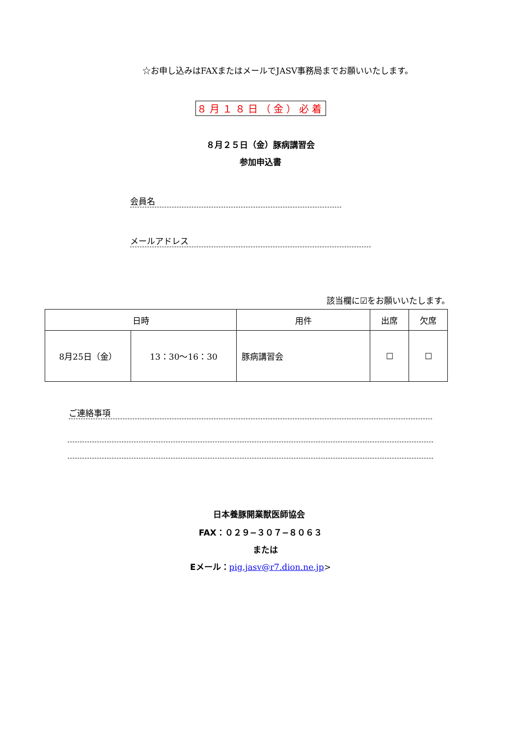☆お申し込みはFAXまたはメールでJASV事務局までお願いいたします。
８月１８日（金）必着
８月２５日（金）豚病講習会
参加申込書
会員名
メールアドレス
該当欄に☑をお願いいたします。
| 日時 | | 用件 | 出席 | 欠席 |
| --- | --- | --- | --- | --- |
| 8月25日（金） | 13：30〜16：30 | 豚病講習会 | ☐ | ☐ |
ご連絡事項
日本養豚開業獣医師協会
FAX：０２９−３０７−８０６３
または
Eメール：pig.jasv@r7.dion.ne.jp>